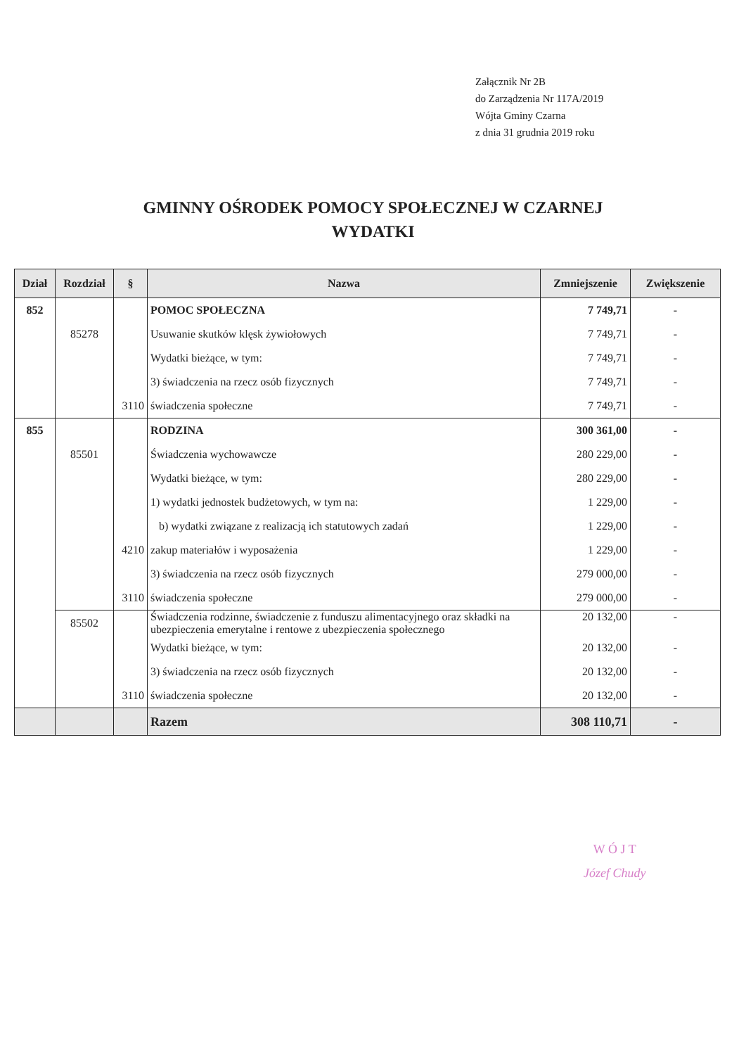Załącznik Nr 2B
do Zarządzenia Nr 117A/2019
Wójta Gminy Czarna
z dnia 31 grudnia 2019 roku
GMINNY OŚRODEK POMOCY SPOŁECZNEJ W CZARNEJ
WYDATKI
| Dział | Rozdział | § | Nazwa | Zmniejszenie | Zwiększenie |
| --- | --- | --- | --- | --- | --- |
| 852 | | | POMOC SPOŁECZNA | 7 749,71 | - |
| | 85278 | | Usuwanie skutków klęsk żywiołowych | 7 749,71 | - |
| | | | Wydatki bieżące, w tym: | 7 749,71 | - |
| | | | 3) świadczenia na rzecz osób fizycznych | 7 749,71 | - |
| | | 3110 | świadczenia społeczne | 7 749,71 | - |
| 855 | | | RODZINA | 300 361,00 | - |
| | 85501 | | Świadczenia wychowawcze | 280 229,00 | - |
| | | | Wydatki bieżące, w tym: | 280 229,00 | - |
| | | | 1) wydatki jednostek budżetowych, w tym na: | 1 229,00 | - |
| | | | b) wydatki związane z realizacją ich statutowych zadań | 1 229,00 | - |
| | | 4210 | zakup materiałów i wyposażenia | 1 229,00 | - |
| | | | 3) świadczenia na rzecz osób fizycznych | 279 000,00 | - |
| | | 3110 | świadczenia społeczne | 279 000,00 | - |
| | 85502 | | Świadczenia rodzinne, świadczenie z funduszu alimentacyjnego oraz składki na ubezpieczenia emerytalne i rentowe z ubezpieczenia społecznego | 20 132,00 | - |
| | | | Wydatki bieżące, w tym: | 20 132,00 | - |
| | | | 3) świadczenia na rzecz osób fizycznych | 20 132,00 | - |
| | | 3110 | świadczenia społeczne | 20 132,00 | - |
| | | | Razem | 308 110,71 | - |
W Ó J T
Józef Chudy